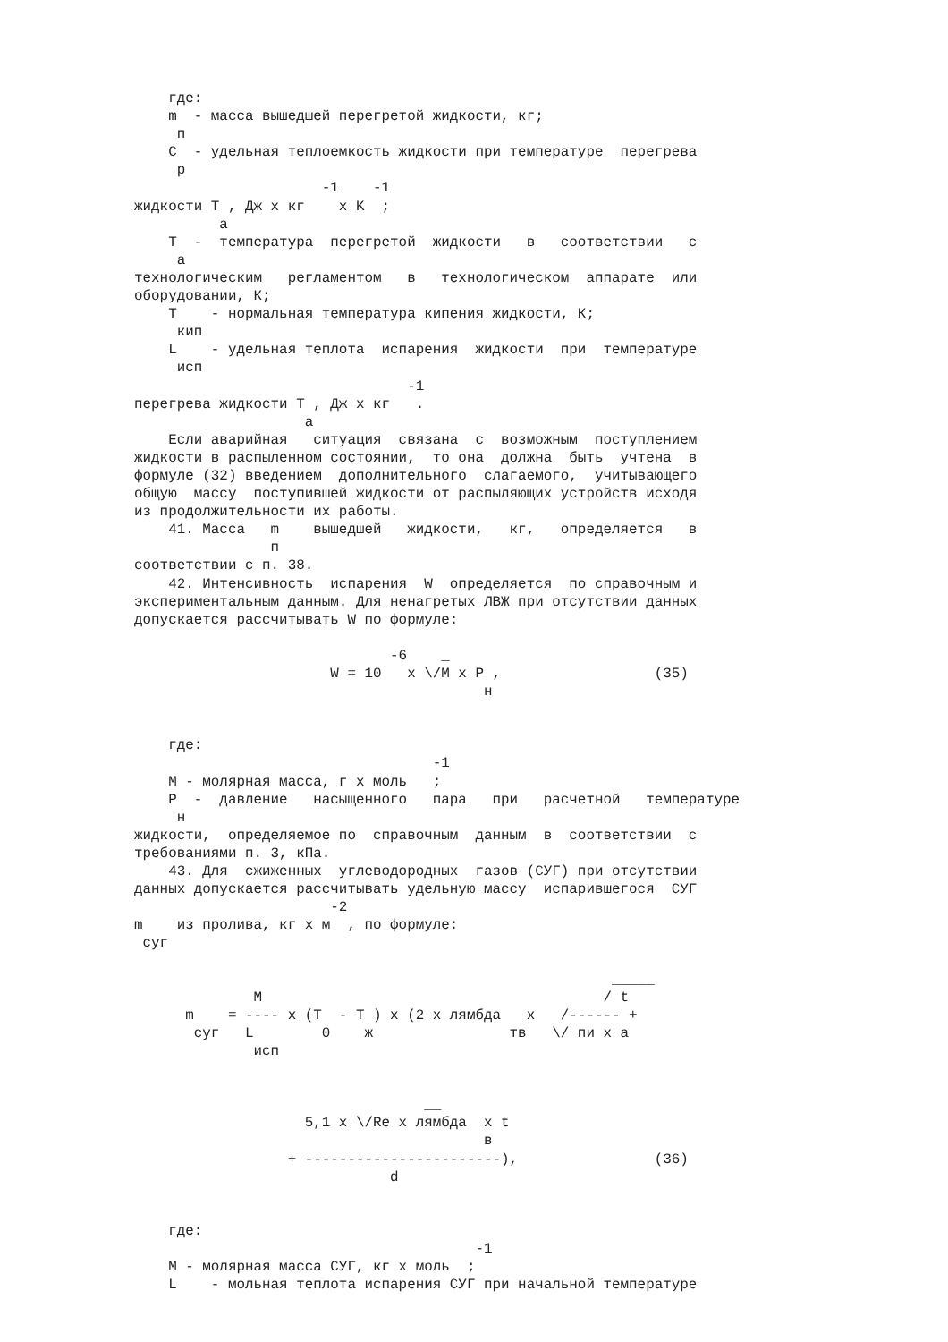где:
    m  - масса вышедшей перегретой жидкости, кг;
     п
    C  - удельная теплоемкость жидкости при температуре  перегрева
     р
                      -1    -1
жидкости T , Дж x кг    x K  ;
          а
    T  -  температура  перегретой  жидкости   в   соответствии   с
     а
технологическим   регламентом   в   технологическом  аппарате  или
оборудовании, К;
    T    - нормальная температура кипения жидкости, К;
     кип
    L    - удельная теплота  испарения  жидкости  при  температуре
     исп
                                -1
перегрева жидкости T , Дж x кг   .
                    а
    Если аварийная   ситуация  связана  с  возможным  поступлением
жидкости в распыленном состоянии,  то она  должна  быть  учтена  в
формуле (32) введением  дополнительного  слагаемого,  учитывающего
общую  массу  поступившей жидкости от распыляющих устройств исходя
из продолжительности их работы.
    41. Масса   m    вышедшей   жидкости,   кг,   определяется   в
                п
соответствии с п. 38.
    42. Интенсивность  испарения  W  определяется  по справочным и
экспериментальным данным. Для ненагретых ЛВЖ при отсутствии данных
допускается рассчитывать W по формуле:

                              -6    _
                       W = 10   x \/M x P ,                  (35)
                                         н


    где:
                                   -1
    M - молярная масса, г x моль   ;
    P  -  давление   насыщенного   пара   при   расчетной   температуре
     н
жидкости,  определяемое по  справочным  данным  в  соответствии  с
требованиями п. 3, кПа.
    43. Для  сжиженных  углеводородных  газов (СУГ) при отсутствии
данных допускается рассчитывать удельную массу  испарившегося  СУГ
                       -2
m    из пролива, кг x м  , по формуле:
 суг

                                                        _____
              M                                        / t
      m    = ---- x (T  - T ) x (2 x лямбда   x   /------ +
       суг   L        0    ж                тв   \/ пи x а
              исп


                                  __
                    5,1 x \/Re x лямбда  x t
                                         в
                  + -----------------------),                (36)
                              d


    где:
                                        -1
    M - молярная масса СУГ, кг x моль  ;
    L    - мольная теплота испарения СУГ при начальной температуре